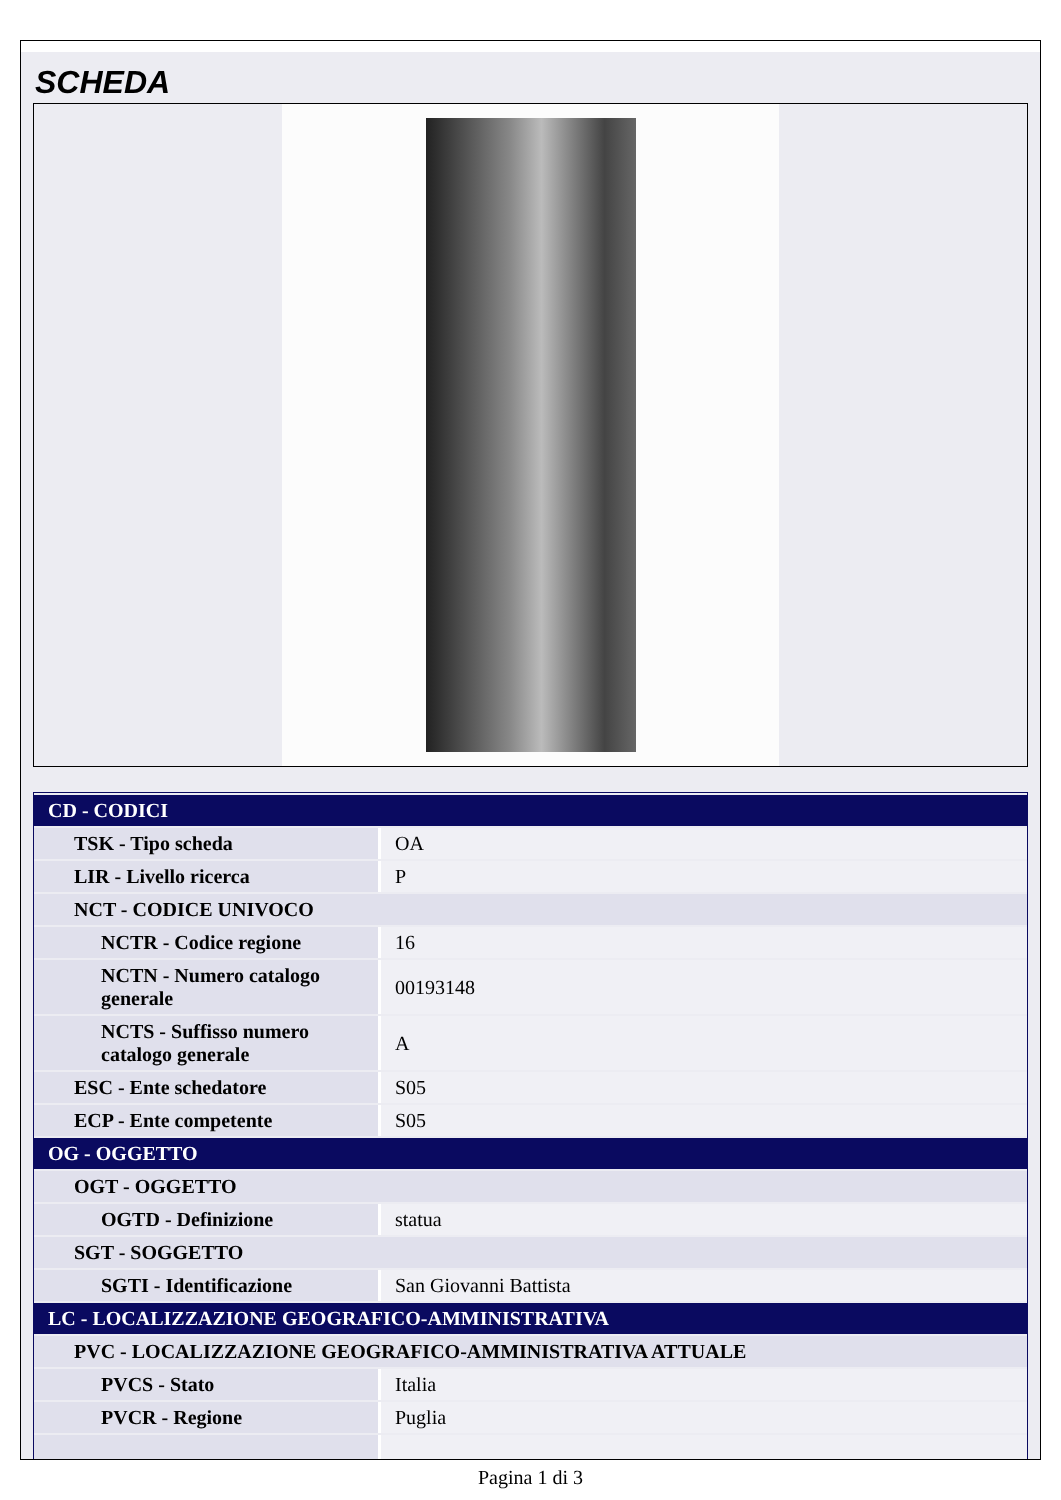SCHEDA
| CD - CODICI | |
| TSK - Tipo scheda | OA |
| LIR - Livello ricerca | P |
| NCT - CODICE UNIVOCO | |
| NCTR - Codice regione | 16 |
| NCTN - Numero catalogo generale | 00193148 |
| NCTS - Suffisso numero catalogo generale | A |
| ESC - Ente schedatore | S05 |
| ECP - Ente competente | S05 |
| OG - OGGETTO | |
| OGT - OGGETTO | |
| OGTD - Definizione | statua |
| SGT - SOGGETTO | |
| SGTI - Identificazione | San Giovanni Battista |
| LC - LOCALIZZAZIONE GEOGRAFICO-AMMINISTRATIVA | |
| PVC - LOCALIZZAZIONE GEOGRAFICO-AMMINISTRATIVA ATTUALE | |
| PVCS - Stato | Italia |
| PVCR - Regione | Puglia |
Pagina 1 di 3